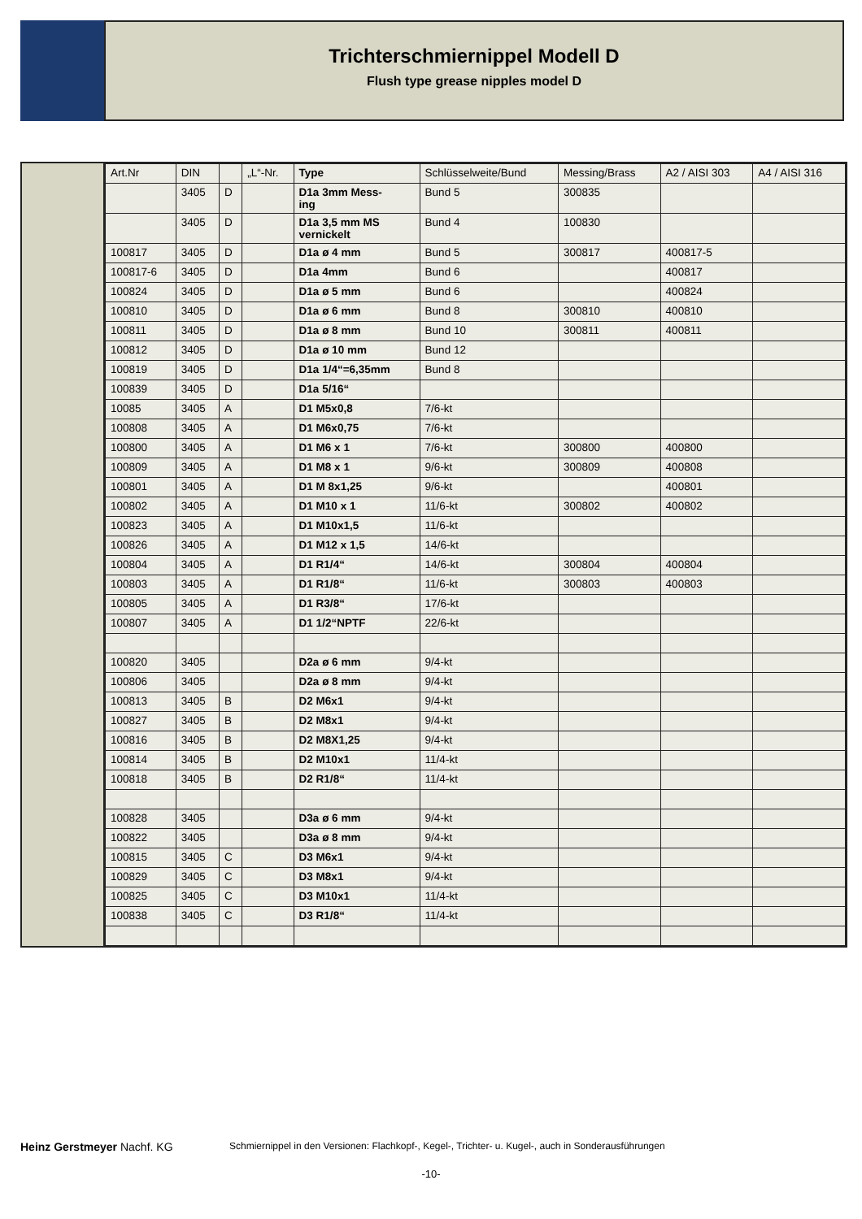Trichterschmiernippel Modell D
Flush type grease nipples model D
| Art.Nr | DIN | | „L“-Nr. | Type | Schlüsselweite/Bund | Messing/Brass | A2 / AISI 303 | A4 / AISI 316 |
| --- | --- | --- | --- | --- | --- | --- | --- | --- |
| | 3405 | D | | D1a 3mm Mess- ing | Bund 5 | 300835 | | |
| | 3405 | D | | D1a 3,5 mm MS vernickelt | Bund 4 | 100830 | | |
| 100817 | 3405 | D | | D1a ø 4 mm | Bund 5 | 300817 | 400817-5 | |
| 100817-6 | 3405 | D | | D1a 4mm | Bund 6 | | 400817 | |
| 100824 | 3405 | D | | D1a ø 5 mm | Bund 6 | | 400824 | |
| 100810 | 3405 | D | | D1a ø 6 mm | Bund 8 | 300810 | 400810 | |
| 100811 | 3405 | D | | D1a ø 8 mm | Bund 10 | 300811 | 400811 | |
| 100812 | 3405 | D | | D1a ø 10 mm | Bund 12 | | | |
| 100819 | 3405 | D | | D1a 1/4“=6,35mm | Bund 8 | | | |
| 100839 | 3405 | D | | D1a 5/16“ | | | | |
| 10085 | 3405 | A | | D1 M5x0,8 | 7/6-kt | | | |
| 100808 | 3405 | A | | D1 M6x0,75 | 7/6-kt | | | |
| 100800 | 3405 | A | | D1 M6 x 1 | 7/6-kt | 300800 | 400800 | |
| 100809 | 3405 | A | | D1 M8 x 1 | 9/6-kt | 300809 | 400808 | |
| 100801 | 3405 | A | | D1 M 8x1,25 | 9/6-kt | | 400801 | |
| 100802 | 3405 | A | | D1 M10 x 1 | 11/6-kt | 300802 | 400802 | |
| 100823 | 3405 | A | | D1 M10x1,5 | 11/6-kt | | | |
| 100826 | 3405 | A | | D1 M12 x 1,5 | 14/6-kt | | | |
| 100804 | 3405 | A | | D1 R1/4“ | 14/6-kt | 300804 | 400804 | |
| 100803 | 3405 | A | | D1 R1/8“ | 11/6-kt | 300803 | 400803 | |
| 100805 | 3405 | A | | D1 R3/8“ | 17/6-kt | | | |
| 100807 | 3405 | A | | D1 1/2“NPTF | 22/6-kt | | | |
| 100820 | 3405 | | | D2a ø 6 mm | 9/4-kt | | | |
| 100806 | 3405 | | | D2a ø 8 mm | 9/4-kt | | | |
| 100813 | 3405 | B | | D2 M6x1 | 9/4-kt | | | |
| 100827 | 3405 | B | | D2 M8x1 | 9/4-kt | | | |
| 100816 | 3405 | B | | D2 M8X1,25 | 9/4-kt | | | |
| 100814 | 3405 | B | | D2 M10x1 | 11/4-kt | | | |
| 100818 | 3405 | B | | D2 R1/8“ | 11/4-kt | | | |
| 100828 | 3405 | | | D3a ø 6 mm | 9/4-kt | | | |
| 100822 | 3405 | | | D3a ø 8 mm | 9/4-kt | | | |
| 100815 | 3405 | C | | D3 M6x1 | 9/4-kt | | | |
| 100829 | 3405 | C | | D3 M8x1 | 9/4-kt | | | |
| 100825 | 3405 | C | | D3 M10x1 | 11/4-kt | | | |
| 100838 | 3405 | C | | D3 R1/8“ | 11/4-kt | | | |
Heinz Gerstmeyer Nachf. KG
Schmiernippel in den Versionen: Flachkopf-, Kegel-, Trichter- u. Kugel-, auch in Sonderausführungen
-10-